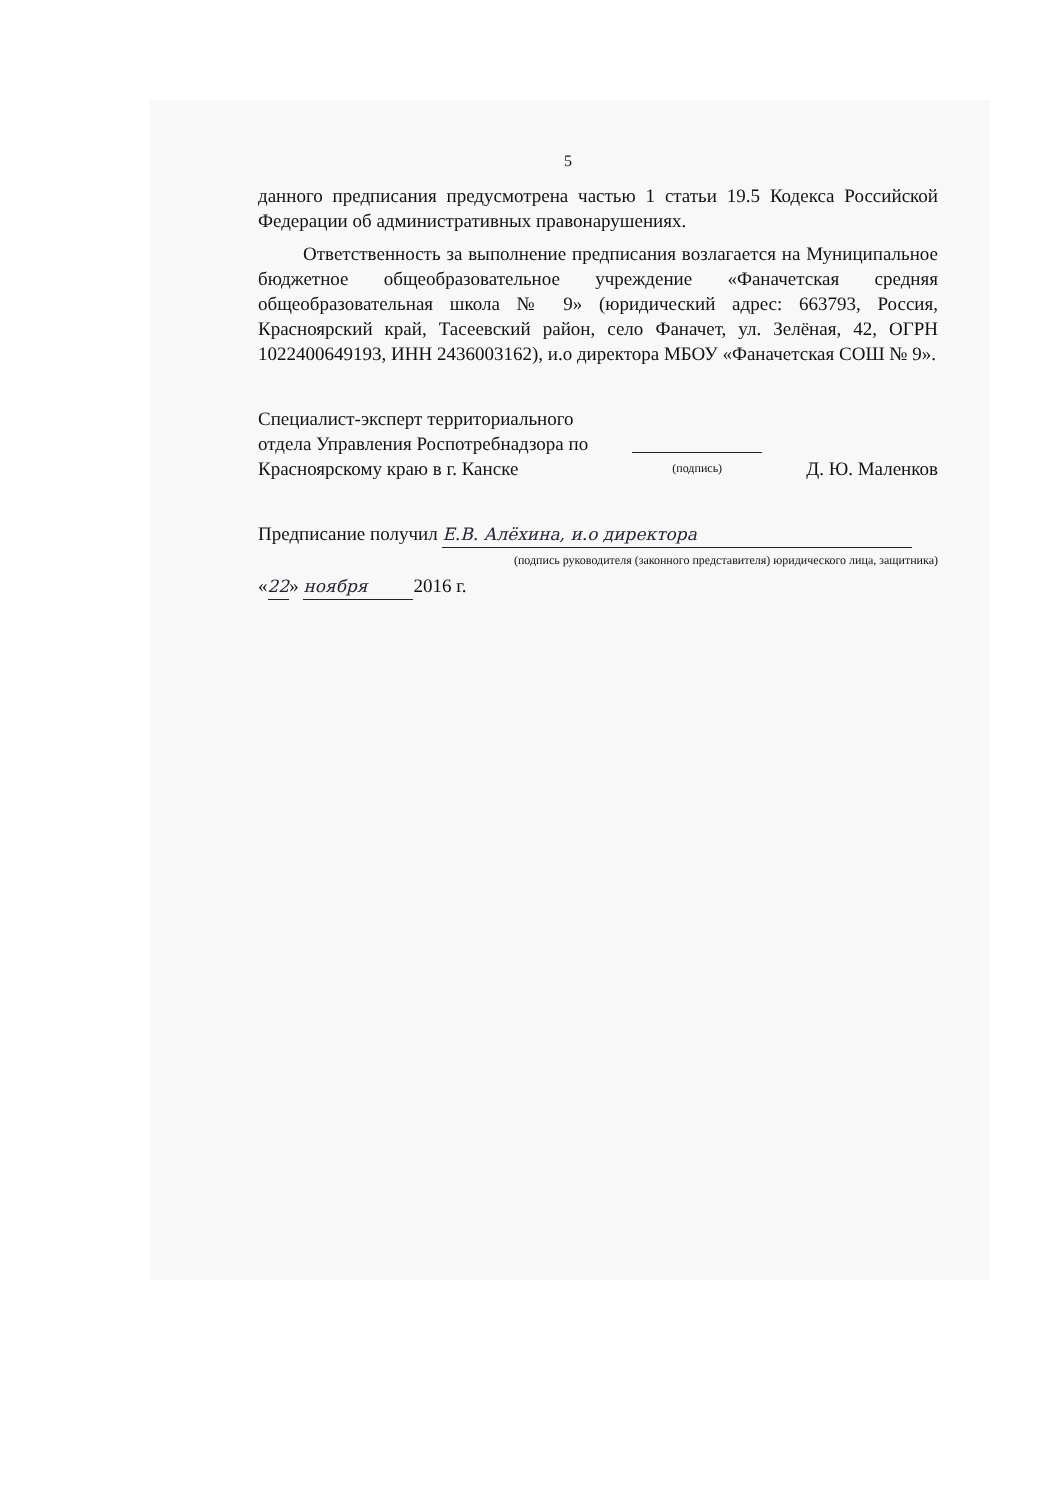5
данного предписания предусмотрена частью 1 статьи 19.5 Кодекса Российской Федерации об административных правонарушениях.
Ответственность за выполнение предписания возлагается на Муниципальное бюджетное общеобразовательное учреждение «Фаначетская средняя общеобразовательная школа № 9» (юридический адрес: 663793, Россия, Красноярский край, Тасеевский район, село Фаначет, ул. Зелёная, 42, ОГРН 1022400649193, ИНН 2436003162), и.о директора МБОУ «Фаначетская СОШ № 9».
Специалист-эксперт территориального
отдела Управления Роспотребнадзора по
Красноярскому краю в г. Канске
(подпись)
Д. Ю. Маленков
Предписание получил Е.В. Алёхина, и.о директора
(подпись руководителя (законного представителя) юридического лица, защитника)
«22» ноября 2016 г.